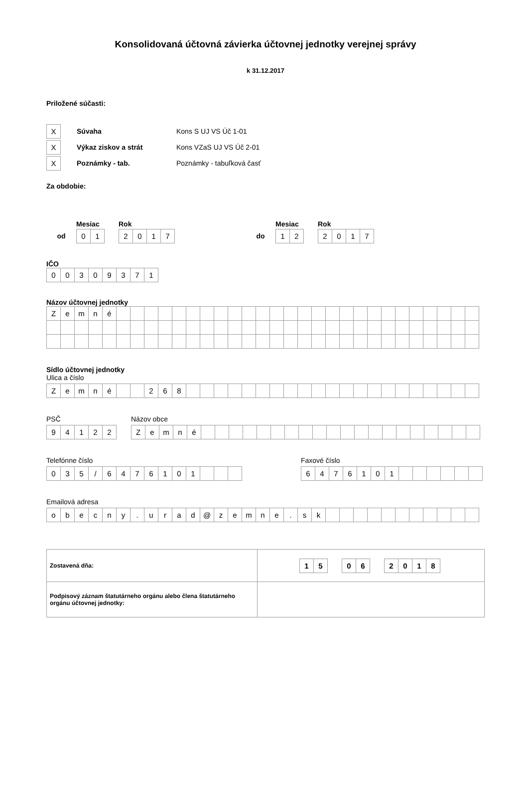Konsolidovaná účtovná závierka účtovnej jednotky verejnej správy
k 31.12.2017
Priložené súčasti:
| X |
Súvaha Kons S UJ VS Úč 1-01
| X |
Výkaz ziskov a strát Kons VZaS UJ VS Úč 2-01
| X |
Poznámky - tab. Poznámky - tabuľková časť
Za obdobie:
Mesiac Rok
od
| 0 | 1 |
| 2 | 0 | 1 | 7 |
Mesiac Rok
do
| 1 | 2 |
| 2 | 0 | 1 | 7 |
IČO
| 0 | 0 | 3 | 0 | 9 | 3 | 7 | 1 |
Názov účtovnej jednotky
| Z | e | m | n | é | | | | | | | | | | | | | | | | | | | | | | | | | | |
Sídlo účtovnej jednotky
Ulica a číslo
| Z | e | m | n | é | | | 2 | 6 | 8 | | | | | | | | | | | | | | | | | | | | | |
PSČ
| 9 | 4 | 1 | 2 | 2 |
Názov obce
| Z | e | m | n | é | | | | | | | | | | | | | | | | | | | | |
Telefónne číslo
| 0 | 3 | 5 | / | 6 | 4 | 7 | 6 | 1 | 0 | 1 | | | |
Faxové číslo
| 6 | 4 | 7 | 6 | 1 | 0 | 1 | | | | | | |
Emailová adresa
| o | b | e | c | n | y | . | u | r | a | d | @ | z | e | m | n | e | . | s | k | | | | | | | | | | | |
| Zostavená dňa: | / 1 / 5 / / 0 / 6 / / 2 / 0 / 1 / 8 / |
| Podpisový záznam štatutárneho orgánu alebo člena štatutárneho orgánu účtovnej jednotky: | |